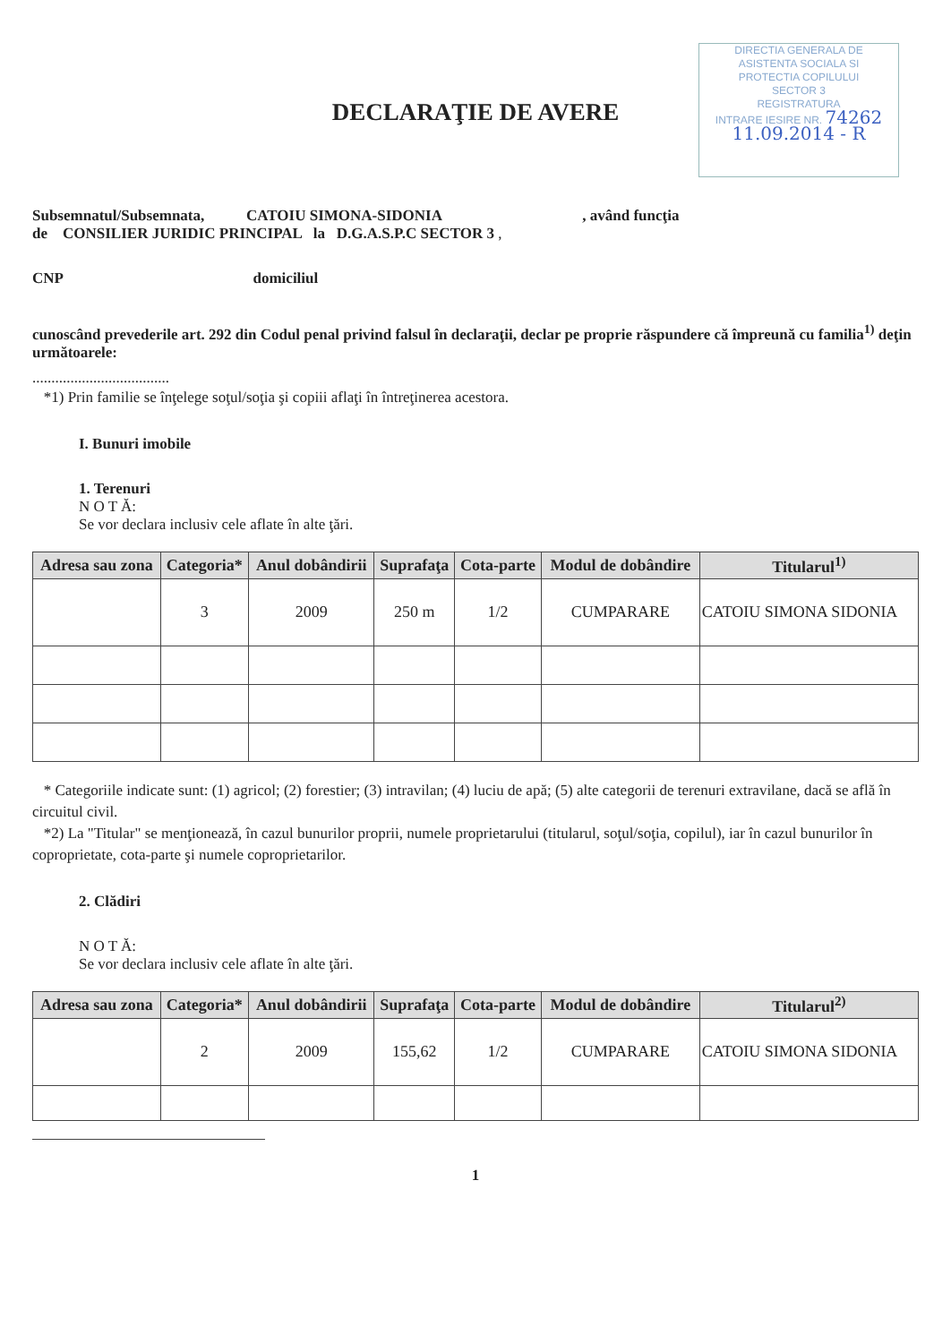DIRECTIA GENERALA DE
ASISTENTA SOCIALA SI
PROTECTIA COPILULUI
SECTOR 3
REGISTRATURA
INTRARE IESIRE NR. 74262
11.09.2014 - R
DECLARAŢIE DE AVERE
Subsemnatul/Subsemnata, CATOIU SIMONA-SIDONIA , având funcţia
de CONSILIER JURIDIC PRINCIPAL la D.G.A.S.P.C SECTOR 3 ,
CNP domiciliul
cunoscând prevederile art. 292 din Codul penal privind falsul în declaraţii, declar pe proprie răspundere că împreună cu familia<sup>1)</sup> deţin următoarele:
....................................
*1) Prin familie se înţelege soţul/soţia şi copiii aflaţi în întreţinerea acestora.
I. Bunuri imobile
1. Terenuri
N O T Ă:
Se vor declara inclusiv cele aflate în alte ţări.
| Adresa sau zona | Categoria* | Anul dobândirii | Suprafaţa | Cota-parte | Modul de dobândire | Titularul<sup>1)</sup> |
| --- | --- | --- | --- | --- | --- | --- |
| | 3 | 2009 | 250 m | 1/2 | CUMPARARE | CATOIU SIMONA SIDONIA |
* Categoriile indicate sunt: (1) agricol; (2) forestier; (3) intravilan; (4) luciu de apă; (5) alte categorii de terenuri extravilane, dacă se află în circuitul civil.
*2) La "Titular" se menţionează, în cazul bunurilor proprii, numele proprietarului (titularul, soţul/soţia, copilul), iar în cazul bunurilor în coproprietate, cota-parte şi numele coproprietarilor.
2. Clădiri
N O T Ă:
Se vor declara inclusiv cele aflate în alte ţări.
| Adresa sau zona | Categoria* | Anul dobândirii | Suprafaţa | Cota-parte | Modul de dobândire | Titularul<sup>2)</sup> |
| --- | --- | --- | --- | --- | --- | --- |
| | 2 | 2009 | 155,62 | 1/2 | CUMPARARE | CATOIU SIMONA SIDONIA |
1